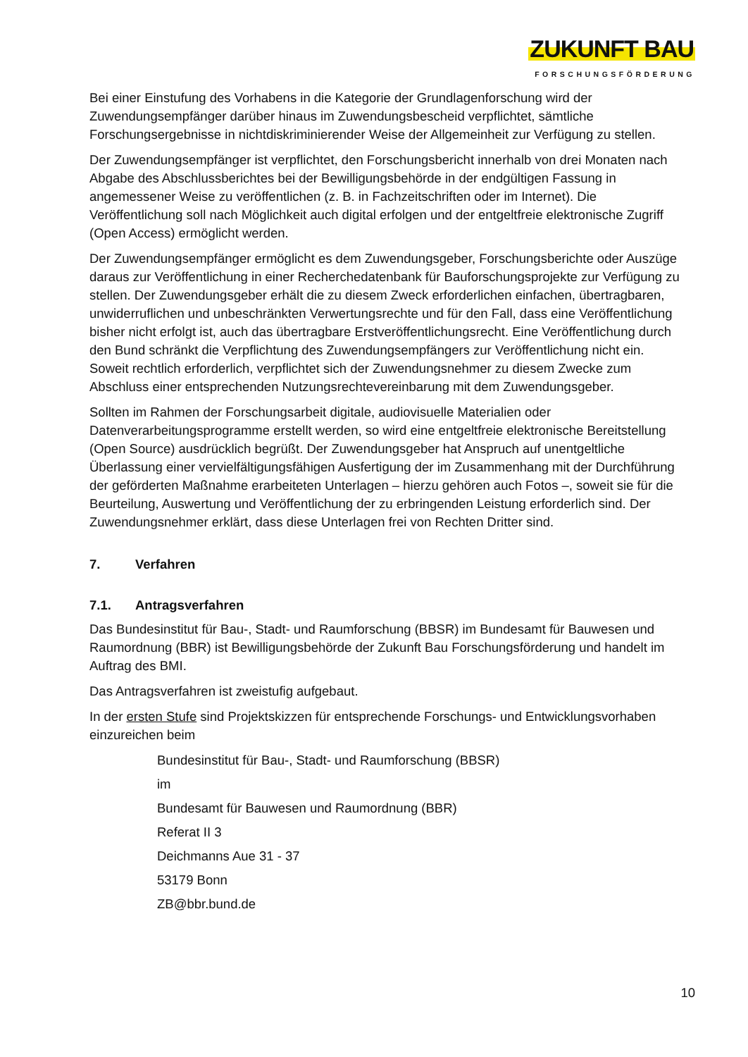ZUKUNFT BAU
FORSCHUNGSFÖRDERUNG
Bei einer Einstufung des Vorhabens in die Kategorie der Grundlagenforschung wird der Zuwendungsempfänger darüber hinaus im Zuwendungsbescheid verpflichtet, sämtliche Forschungsergebnisse in nichtdiskriminierender Weise der Allgemeinheit zur Verfügung zu stellen.
Der Zuwendungsempfänger ist verpflichtet, den Forschungsbericht innerhalb von drei Monaten nach Abgabe des Abschlussberichtes bei der Bewilligungsbehörde in der endgültigen Fassung in angemessener Weise zu veröffentlichen (z. B. in Fachzeitschriften oder im Internet). Die Veröffentlichung soll nach Möglichkeit auch digital erfolgen und der entgeltfreie elektronische Zugriff (Open Access) ermöglicht werden.
Der Zuwendungsempfänger ermöglicht es dem Zuwendungsgeber, Forschungsberichte oder Auszüge daraus zur Veröffentlichung in einer Recherchedatenbank für Bauforschungsprojekte zur Verfügung zu stellen. Der Zuwendungsgeber erhält die zu diesem Zweck erforderlichen einfachen, übertragbaren, unwiderruflichen und unbeschränkten Verwertungsrechte und für den Fall, dass eine Veröffentlichung bisher nicht erfolgt ist, auch das übertragbare Erstveröffentlichungsrecht. Eine Veröffentlichung durch den Bund schränkt die Verpflichtung des Zuwendungsempfängers zur Veröffentlichung nicht ein. Soweit rechtlich erforderlich, verpflichtet sich der Zuwendungsnehmer zu diesem Zwecke zum Abschluss einer entsprechenden Nutzungsrechtevereinbarung mit dem Zuwendungsgeber.
Sollten im Rahmen der Forschungsarbeit digitale, audiovisuelle Materialien oder Datenverarbeitungsprogramme erstellt werden, so wird eine entgeltfreie elektronische Bereitstellung (Open Source) ausdrücklich begrüßt. Der Zuwendungsgeber hat Anspruch auf unentgeltliche Überlassung einer vervielfältigungsfähigen Ausfertigung der im Zusammenhang mit der Durchführung der geförderten Maßnahme erarbeiteten Unterlagen – hierzu gehören auch Fotos –, soweit sie für die Beurteilung, Auswertung und Veröffentlichung der zu erbringenden Leistung erforderlich sind. Der Zuwendungsnehmer erklärt, dass diese Unterlagen frei von Rechten Dritter sind.
7. Verfahren
7.1. Antragsverfahren
Das Bundesinstitut für Bau-, Stadt- und Raumforschung (BBSR) im Bundesamt für Bauwesen und Raumordnung (BBR) ist Bewilligungsbehörde der Zukunft Bau Forschungsförderung und handelt im Auftrag des BMI.
Das Antragsverfahren ist zweistufig aufgebaut.
In der ersten Stufe sind Projektskizzen für entsprechende Forschungs- und Entwicklungsvorhaben einzureichen beim
Bundesinstitut für Bau-, Stadt- und Raumforschung (BBSR)
im
Bundesamt für Bauwesen und Raumordnung (BBR)
Referat II 3
Deichmanns Aue 31 - 37
53179 Bonn
ZB@bbr.bund.de
10